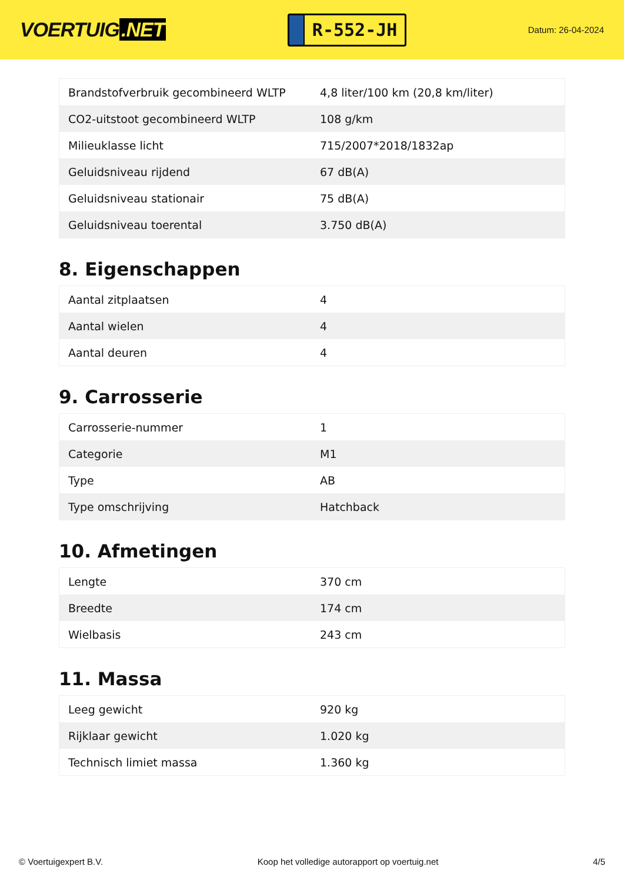VOERTUIG.NET
R-552-JH
Datum: 26-04-2024
| Brandstofverbruik gecombineerd WLTP | 4,8 liter/100 km (20,8 km/liter) |
| CO2-uitstoot gecombineerd WLTP | 108 g/km |
| Milieuklasse licht | 715/2007*2018/1832ap |
| Geluidsniveau rijdend | 67 dB(A) |
| Geluidsniveau stationair | 75 dB(A) |
| Geluidsniveau toerental | 3.750 dB(A) |
8. Eigenschappen
| Aantal zitplaatsen | 4 |
| Aantal wielen | 4 |
| Aantal deuren | 4 |
9. Carrosserie
| Carrosserie-nummer | 1 |
| Categorie | M1 |
| Type | AB |
| Type omschrijving | Hatchback |
10. Afmetingen
| Lengte | 370 cm |
| Breedte | 174 cm |
| Wielbasis | 243 cm |
11. Massa
| Leeg gewicht | 920 kg |
| Rijklaar gewicht | 1.020 kg |
| Technisch limiet massa | 1.360 kg |
© Voertuigexpert B.V. Koop het volledige autorapport op voertuig.net 4/5